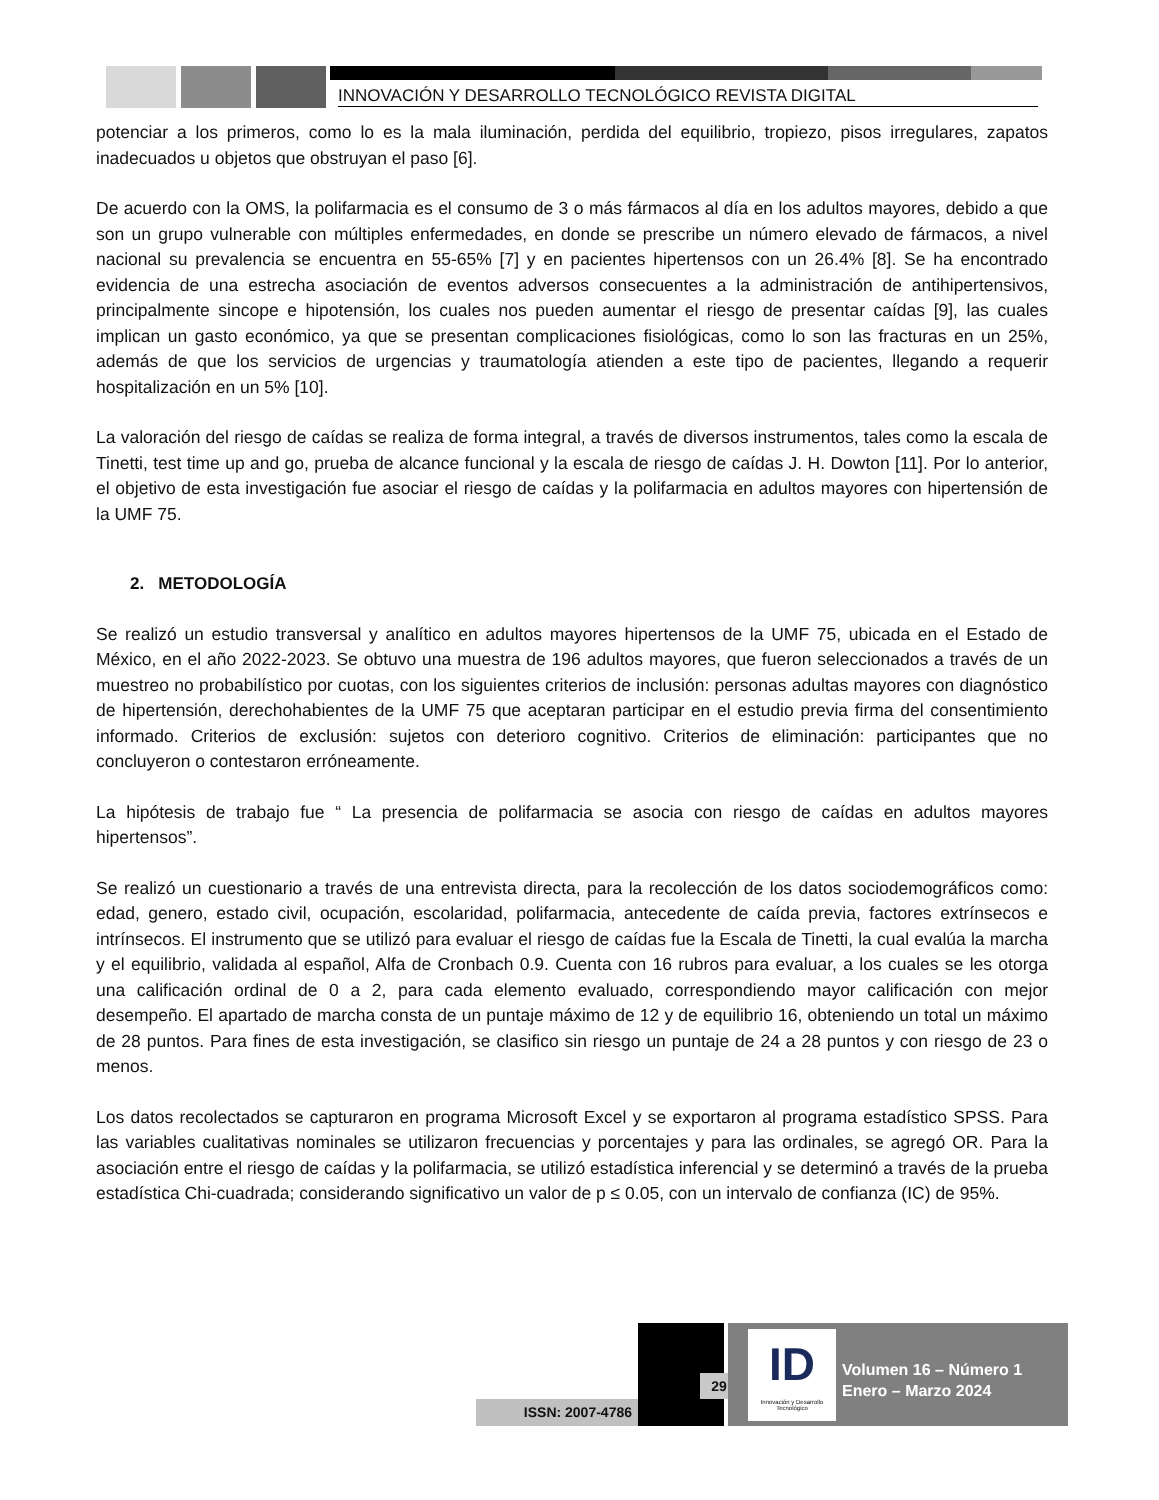INNOVACIÓN Y DESARROLLO TECNOLÓGICO REVISTA DIGITAL
potenciar a los primeros, como lo es la mala iluminación, perdida del equilibrio, tropiezo, pisos irregulares, zapatos inadecuados u objetos que obstruyan el paso [6].
De acuerdo con la OMS, la polifarmacia es el consumo de 3 o más fármacos al día en los adultos mayores, debido a que son un grupo vulnerable con múltiples enfermedades, en donde se prescribe un número elevado de fármacos, a nivel nacional su prevalencia se encuentra en 55-65% [7] y en pacientes hipertensos con un 26.4% [8]. Se ha encontrado evidencia de una estrecha asociación de eventos adversos consecuentes a la administración de antihipertensivos, principalmente sincope e hipotensión, los cuales nos pueden aumentar el riesgo de presentar caídas [9], las cuales implican un gasto económico, ya que se presentan complicaciones fisiológicas, como lo son las fracturas en un 25%, además de que los servicios de urgencias y traumatología atienden a este tipo de pacientes, llegando a requerir hospitalización en un 5% [10].
La valoración del riesgo de caídas se realiza de forma integral, a través de diversos instrumentos, tales como la escala de Tinetti, test time up and go, prueba de alcance funcional y la escala de riesgo de caídas J. H. Dowton [11]. Por lo anterior, el objetivo de esta investigación fue asociar el riesgo de caídas y la polifarmacia en adultos mayores con hipertensión de la UMF 75.
2. METODOLOGÍA
Se realizó un estudio transversal y analítico en adultos mayores hipertensos de la UMF 75, ubicada en el Estado de México, en el año 2022-2023. Se obtuvo una muestra de 196 adultos mayores, que fueron seleccionados a través de un muestreo no probabilístico por cuotas, con los siguientes criterios de inclusión: personas adultas mayores con diagnóstico de hipertensión, derechohabientes de la UMF 75 que aceptaran participar en el estudio previa firma del consentimiento informado. Criterios de exclusión: sujetos con deterioro cognitivo. Criterios de eliminación: participantes que no concluyeron o contestaron erróneamente.
La hipótesis de trabajo fue “ La presencia de polifarmacia se asocia con riesgo de caídas en adultos mayores hipertensos”.
Se realizó un cuestionario a través de una entrevista directa, para la recolección de los datos sociodemográficos como: edad, genero, estado civil, ocupación, escolaridad, polifarmacia, antecedente de caída previa, factores extrínsecos e intrínsecos. El instrumento que se utilizó para evaluar el riesgo de caídas fue la Escala de Tinetti, la cual evalúa la marcha y el equilibrio, validada al español, Alfa de Cronbach 0.9. Cuenta con 16 rubros para evaluar, a los cuales se les otorga una calificación ordinal de 0 a 2, para cada elemento evaluado, correspondiendo mayor calificación con mejor desempeño. El apartado de marcha consta de un puntaje máximo de 12 y de equilibrio 16, obteniendo un total un máximo de 28 puntos. Para fines de esta investigación, se clasifico sin riesgo un puntaje de 24 a 28 puntos y con riesgo de 23 o menos.
Los datos recolectados se capturaron en programa Microsoft Excel y se exportaron al programa estadístico SPSS. Para las variables cualitativas nominales se utilizaron frecuencias y porcentajes y para las ordinales, se agregó OR. Para la asociación entre el riesgo de caídas y la polifarmacia, se utilizó estadística inferencial y se determinó a través de la prueba estadística Chi-cuadrada; considerando significativo un valor de p ≤ 0.05, con un intervalo de confianza (IC) de 95%.
ISSN: 2007-4786
29
ID
Innovación y Desarrollo Tecnológico
Volumen 16 – Número 1
Enero – Marzo 2024